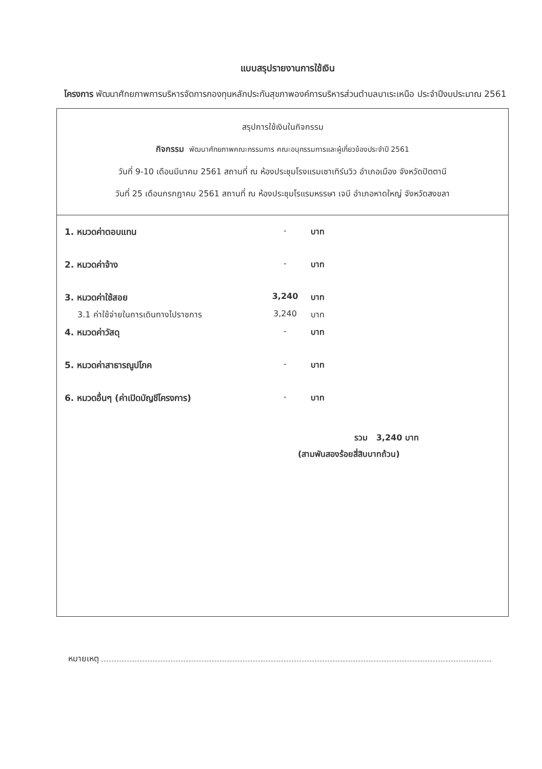แบบสรุปรายงานการใช้เงิน
โครงการ พัฒนาศักยภาพการบริหารจัดการกองทุนหลักประกันสุขภาพองค์การบริหารส่วนตำบลบาเระเหนือ ประจำปีงบประมาณ 2561
สรุปการใช้เงินในกิจกรรม
กิจกรรม พัฒนาศักยภาพคณะกรรมการ คณะอนุกรรมการและผู้เกี่ยวข้องประจำปี 2561
วันที่ 9-10 เดือนมีนาคม 2561 สถานที่ ณ ห้องประชุมโรงแรมเซาเทิร์นวิว อำเภอเมือง จังหวัดปัตตานี
วันที่ 25 เดือนกรกฎาคม 2561 สถานที่ ณ ห้องประชุมโรแรมหรรษา เจบี อำเภอหาดใหญ่ จังหวัดสงขลา
| 1. หมวดค่าตอบแทน | - | บาท |
| 2. หมวดค่าจ้าง | - | บาท |
| 3. หมวดค่าใช้สอย | 3,240 | บาท |
| 3.1 ค่าใช้จ่ายในการเดินทางไปราชการ | 3,240 | บาท |
| 4. หมวดค่าวัสดุ | - | บาท |
| 5. หมวดค่าสาธารณูปโภค | - | บาท |
| 6. หมวดอื่นๆ (ค่าเปิดบัญชีโครงการ) | - | บาท |
รวม 3,240 บาท
(สามพันสองร้อยสี่สิบบาทถ้วน)
หมายเหตุ